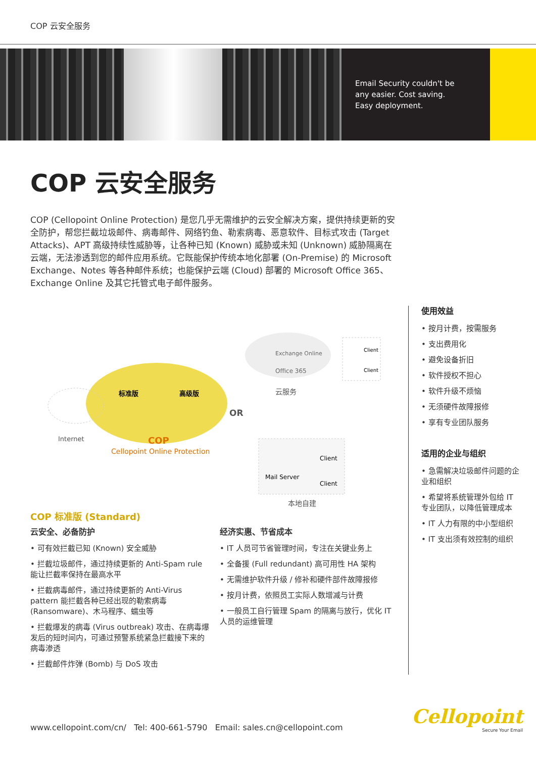COP 云安全服务
Email Security couldn't be
any easier. Cost saving.
Easy deployment.
COP 云安全服务
COP (Cellopoint Online Protection) 是您几乎无需维护的云安全解决方案，提供持续更新的安全防护，帮您拦截垃圾邮件、病毒邮件、网络钓鱼、勒索病毒、恶意软件、目标式攻击 (Target Attacks)、APT 高级持续性威胁等，让各种已知 (Known) 威胁或未知 (Unknown) 威胁隔离在云端，无法渗透到您的邮件应用系统。它既能保护传统本地化部署 (On-Premise) 的 Microsoft Exchange、Notes 等各种邮件系统；也能保护云端 (Cloud) 部署的 Microsoft Office 365、Exchange Online 及其它托管式电子邮件服务。
标准版
高级版
Internet
COP
Cellopoint Online Protection
OR
Exchange Online
Office 365
云服务
Client
Client
Mail Server
Client
Client
本地自建
COP 标准版 (Standard)
云安全、必备防护
• 可有效拦截已知 (Known) 安全威胁
• 拦截垃圾邮件，通过持续更新的 Anti-Spam rule 能让拦截率保持在最高水平
• 拦截病毒邮件，通过持续更新的 Anti-Virus pattern 能拦截各种已经出现的勒索病毒 (Ransomware)、木马程序、蠕虫等
• 拦截爆发的病毒 (Virus outbreak) 攻击、在病毒爆发后的短时间内，可通过预警系统紧急拦截接下来的病毒渗透
• 拦截邮件炸弹 (Bomb) 与 DoS 攻击
经济实惠、节省成本
• IT 人员可节省管理时间，专注在关键业务上
• 全备援 (Full redundant) 高可用性 HA 架构
• 无需维护软件升级 / 修补和硬件部件故障报修
• 按月计费，依照员工实际人数增减与计费
• 一般员工自行管理 Spam 的隔离与放行，优化 IT 人员的运维管理
使用效益
• 按月计费，按需服务
• 支出费用化
• 避免设备折旧
• 软件授权不担心
• 软件升级不烦恼
• 无须硬件故障报修
• 享有专业团队服务
适用的企业与组织
• 急需解决垃圾邮件问题的企业和组织
• 希望将系统管理外包给 IT 专业团队，以降低管理成本
• IT 人力有限的中小型组织
• IT 支出须有效控制的组织
www.cellopoint.com/cn/ Tel: 400-661-5790 Email: sales.cn@cellopoint.com
Cellopoint
Secure Your Email